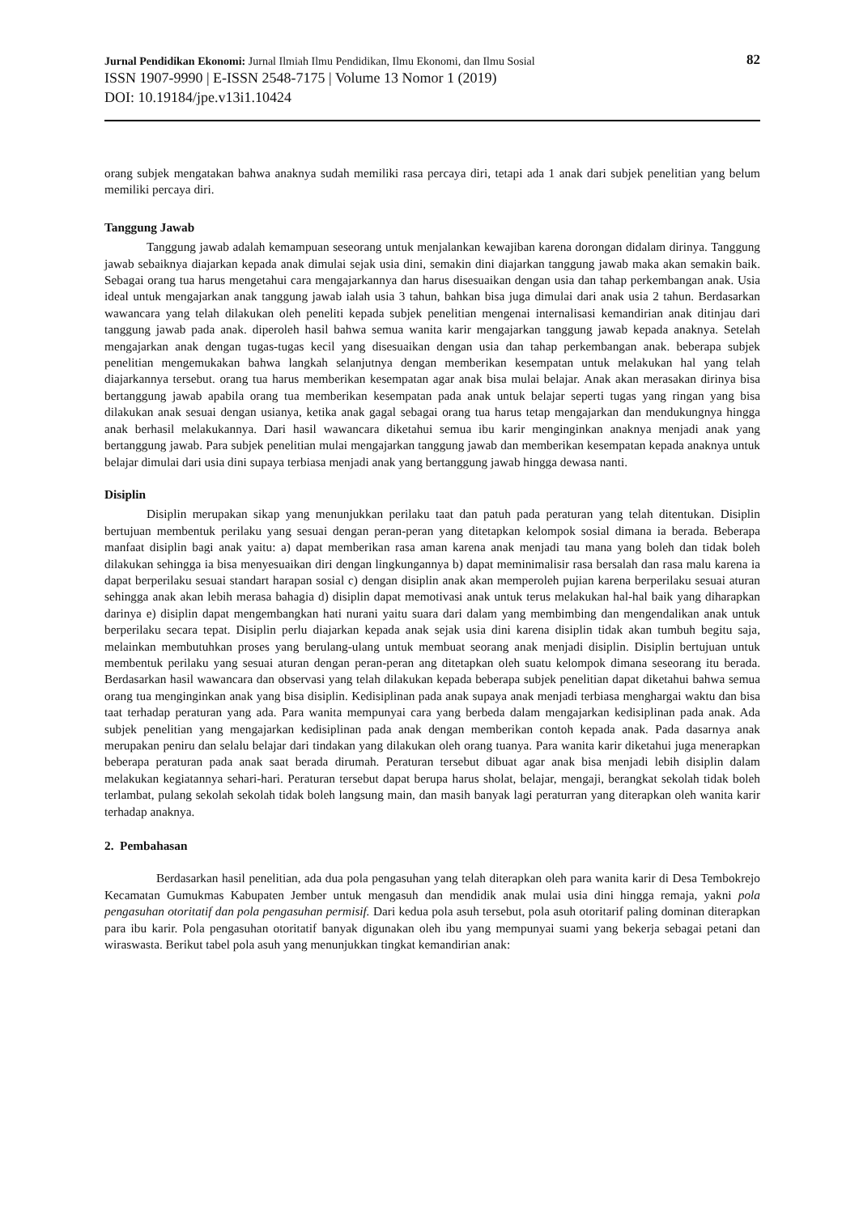Jurnal Pendidikan Ekonomi: Jurnal Ilmiah Ilmu Pendidikan, Ilmu Ekonomi, dan Ilmu Sosial 82
ISSN 1907-9990 | E-ISSN 2548-7175 | Volume 13 Nomor 1 (2019)
DOI: 10.19184/jpe.v13i1.10424
orang subjek mengatakan bahwa anaknya sudah memiliki rasa percaya diri, tetapi ada 1 anak dari subjek penelitian yang belum memiliki percaya diri.
Tanggung Jawab
Tanggung jawab adalah kemampuan seseorang untuk menjalankan kewajiban karena dorongan didalam dirinya. Tanggung jawab sebaiknya diajarkan kepada anak dimulai sejak usia dini, semakin dini diajarkan tanggung jawab maka akan semakin baik. Sebagai orang tua harus mengetahui cara mengajarkannya dan harus disesuaikan dengan usia dan tahap perkembangan anak. Usia ideal untuk mengajarkan anak tanggung jawab ialah usia 3 tahun, bahkan bisa juga dimulai dari anak usia 2 tahun. Berdasarkan wawancara yang telah dilakukan oleh peneliti kepada subjek penelitian mengenai internalisasi kemandirian anak ditinjau dari tanggung jawab pada anak. diperoleh hasil bahwa semua wanita karir mengajarkan tanggung jawab kepada anaknya. Setelah mengajarkan anak dengan tugas-tugas kecil yang disesuaikan dengan usia dan tahap perkembangan anak. beberapa subjek penelitian mengemukakan bahwa langkah selanjutnya dengan memberikan kesempatan untuk melakukan hal yang telah diajarkannya tersebut. orang tua harus memberikan kesempatan agar anak bisa mulai belajar. Anak akan merasakan dirinya bisa bertanggung jawab apabila orang tua memberikan kesempatan pada anak untuk belajar seperti tugas yang ringan yang bisa dilakukan anak sesuai dengan usianya, ketika anak gagal sebagai orang tua harus tetap mengajarkan dan mendukungnya hingga anak berhasil melakukannya. Dari hasil wawancara diketahui semua ibu karir menginginkan anaknya menjadi anak yang bertanggung jawab. Para subjek penelitian mulai mengajarkan tanggung jawab dan memberikan kesempatan kepada anaknya untuk belajar dimulai dari usia dini supaya terbiasa menjadi anak yang bertanggung jawab hingga dewasa nanti.
Disiplin
Disiplin merupakan sikap yang menunjukkan perilaku taat dan patuh pada peraturan yang telah ditentukan. Disiplin bertujuan membentuk perilaku yang sesuai dengan peran-peran yang ditetapkan kelompok sosial dimana ia berada. Beberapa manfaat disiplin bagi anak yaitu: a) dapat memberikan rasa aman karena anak menjadi tau mana yang boleh dan tidak boleh dilakukan sehingga ia bisa menyesuaikan diri dengan lingkungannya b) dapat meminimalisir rasa bersalah dan rasa malu karena ia dapat berperilaku sesuai standart harapan sosial c) dengan disiplin anak akan memperoleh pujian karena berperilaku sesuai aturan sehingga anak akan lebih merasa bahagia d) disiplin dapat memotivasi anak untuk terus melakukan hal-hal baik yang diharapkan darinya e) disiplin dapat mengembangkan hati nurani yaitu suara dari dalam yang membimbing dan mengendalikan anak untuk berperilaku secara tepat. Disiplin perlu diajarkan kepada anak sejak usia dini karena disiplin tidak akan tumbuh begitu saja, melainkan membutuhkan proses yang berulang-ulang untuk membuat seorang anak menjadi disiplin. Disiplin bertujuan untuk membentuk perilaku yang sesuai aturan dengan peran-peran ang ditetapkan oleh suatu kelompok dimana seseorang itu berada. Berdasarkan hasil wawancara dan observasi yang telah dilakukan kepada beberapa subjek penelitian dapat diketahui bahwa semua orang tua menginginkan anak yang bisa disiplin. Kedisiplinan pada anak supaya anak menjadi terbiasa menghargai waktu dan bisa taat terhadap peraturan yang ada. Para wanita mempunyai cara yang berbeda dalam mengajarkan kedisiplinan pada anak. Ada subjek penelitian yang mengajarkan kedisiplinan pada anak dengan memberikan contoh kepada anak. Pada dasarnya anak merupakan peniru dan selalu belajar dari tindakan yang dilakukan oleh orang tuanya. Para wanita karir diketahui juga menerapkan beberapa peraturan pada anak saat berada dirumah. Peraturan tersebut dibuat agar anak bisa menjadi lebih disiplin dalam melakukan kegiatannya sehari-hari. Peraturan tersebut dapat berupa harus sholat, belajar, mengaji, berangkat sekolah tidak boleh terlambat, pulang sekolah sekolah tidak boleh langsung main, dan masih banyak lagi peraturran yang diterapkan oleh wanita karir terhadap anaknya.
2. Pembahasan
Berdasarkan hasil penelitian, ada dua pola pengasuhan yang telah diterapkan oleh para wanita karir di Desa Tembokrejo Kecamatan Gumukmas Kabupaten Jember untuk mengasuh dan mendidik anak mulai usia dini hingga remaja, yakni pola pengasuhan otoritatif dan pola pengasuhan permisif. Dari kedua pola asuh tersebut, pola asuh otoritarif paling dominan diterapkan para ibu karir. Pola pengasuhan otoritatif banyak digunakan oleh ibu yang mempunyai suami yang bekerja sebagai petani dan wiraswasta. Berikut tabel pola asuh yang menunjukkan tingkat kemandirian anak: